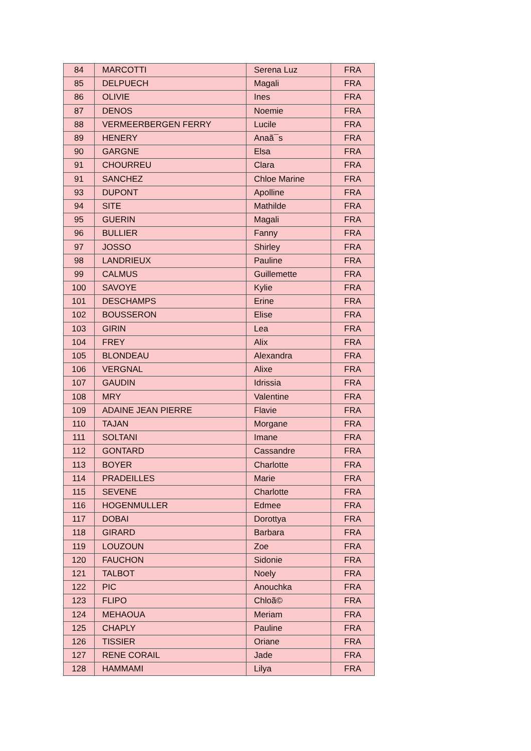| 84 | MARCOTTI | Serena Luz | FRA |
| 85 | DELPUECH | Magali | FRA |
| 86 | OLIVIE | Ines | FRA |
| 87 | DENOS | Noemie | FRA |
| 88 | VERMEERBERGEN FERRY | Lucile | FRA |
| 89 | HENERY | Anaã¯s | FRA |
| 90 | GARGNE | Elsa | FRA |
| 91 | CHOURREU | Clara | FRA |
| 91 | SANCHEZ | Chloe Marine | FRA |
| 93 | DUPONT | Apolline | FRA |
| 94 | SITE | Mathilde | FRA |
| 95 | GUERIN | Magali | FRA |
| 96 | BULLIER | Fanny | FRA |
| 97 | JOSSO | Shirley | FRA |
| 98 | LANDRIEUX | Pauline | FRA |
| 99 | CALMUS | Guillemette | FRA |
| 100 | SAVOYE | Kylie | FRA |
| 101 | DESCHAMPS | Erine | FRA |
| 102 | BOUSSERON | Elise | FRA |
| 103 | GIRIN | Lea | FRA |
| 104 | FREY | Alix | FRA |
| 105 | BLONDEAU | Alexandra | FRA |
| 106 | VERGNAL | Alixe | FRA |
| 107 | GAUDIN | Idrissia | FRA |
| 108 | MRY | Valentine | FRA |
| 109 | ADAINE JEAN PIERRE | Flavie | FRA |
| 110 | TAJAN | Morgane | FRA |
| 111 | SOLTANI | Imane | FRA |
| 112 | GONTARD | Cassandre | FRA |
| 113 | BOYER | Charlotte | FRA |
| 114 | PRADEILLES | Marie | FRA |
| 115 | SEVENE | Charlotte | FRA |
| 116 | HOGENMULLER | Edmee | FRA |
| 117 | DOBAI | Dorottya | FRA |
| 118 | GIRARD | Barbara | FRA |
| 119 | LOUZOUN | Zoe | FRA |
| 120 | FAUCHON | Sidonie | FRA |
| 121 | TALBOT | Noely | FRA |
| 122 | PIC | Anouchka | FRA |
| 123 | FLIPO | Chloã© | FRA |
| 124 | MEHAOUA | Meriam | FRA |
| 125 | CHAPLY | Pauline | FRA |
| 126 | TISSIER | Oriane | FRA |
| 127 | RENE CORAIL | Jade | FRA |
| 128 | HAMMAMI | Lilya | FRA |